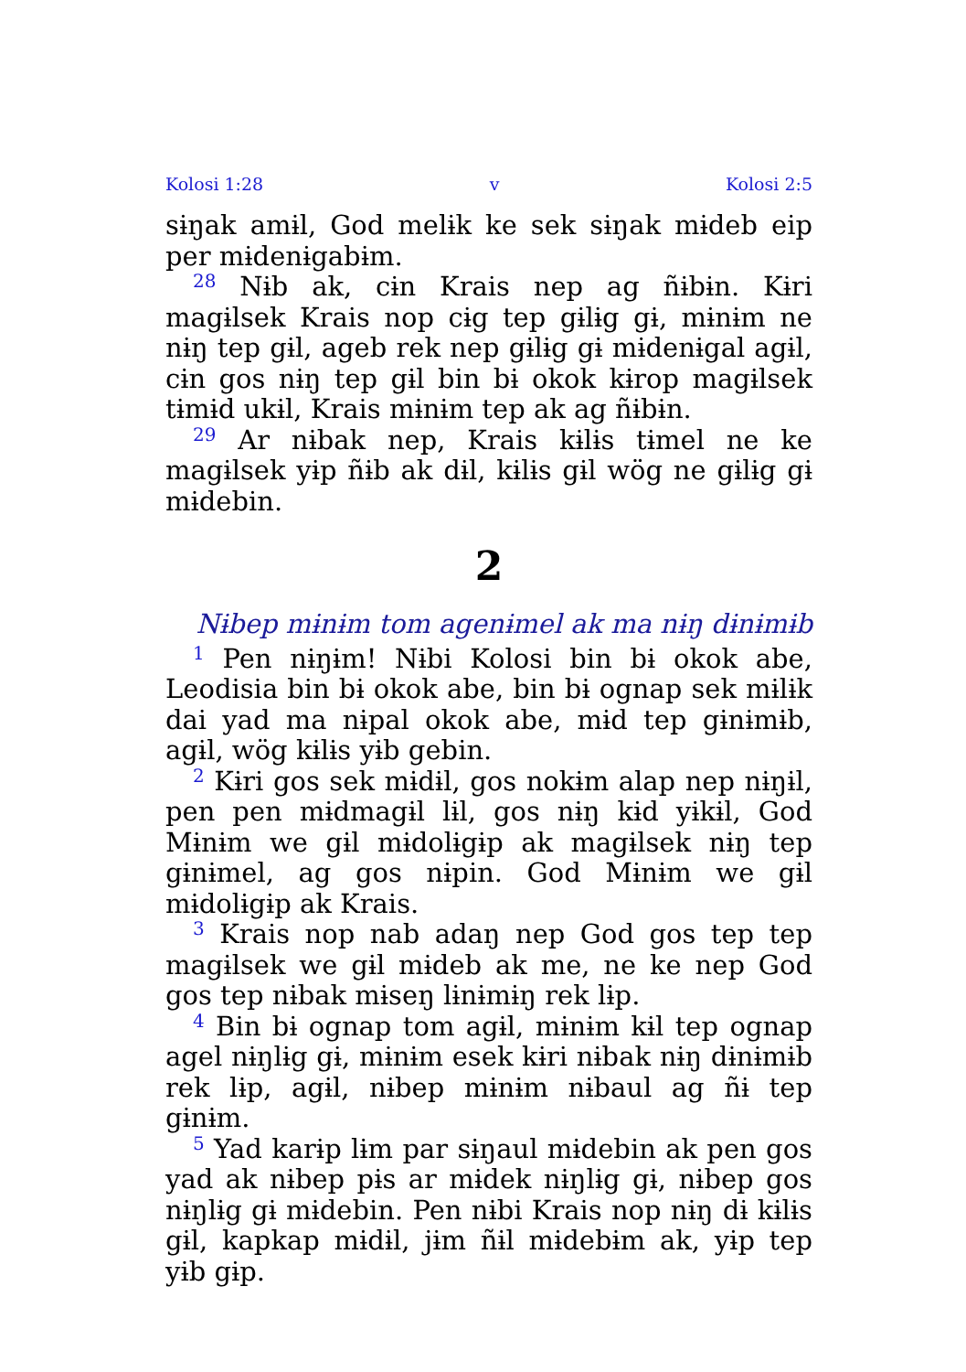Kolosi 1:28 v Kolosi 2:5
sɨŋak amɨl, God melɨk ke sek sɨŋak mɨdeb eip per mɨdenɨgabɨm.
<sup>28</sup> Nɨb ak, cɨn Krais nep ag ñɨbɨn. Kɨri magɨlsek Krais nop cɨg tep gɨlɨg gɨ, mɨnɨm ne nɨŋ tep gɨl, ageb rek nep gɨlɨg gɨ mɨdenɨgal agɨl, cɨn gos nɨŋ tep gɨl bin bɨ okok kɨrop magɨlsek tɨmɨd ukɨl, Krais mɨnɨm tep ak ag ñɨbɨn.
<sup>29</sup> Ar nɨbak nep, Krais kɨlɨs tɨmel ne ke magɨlsek yɨp ñɨb ak dɨl, kɨlɨs gɨl wög ne gɨlɨg gɨ mɨdebin.
2
Nɨbep mɨnɨm tom agenɨmel ak ma nɨŋ dɨnɨmɨb
<sup>1</sup> Pen nɨŋɨm! Nɨbi Kolosi bin bɨ okok abe, Leodisia bin bɨ okok abe, bin bɨ ognap sek mɨlɨk dai yad ma nɨpal okok abe, mɨd tep gɨnɨmɨb, agɨl, wög kɨlɨs yɨb gebin.
<sup>2</sup> Kɨri gos sek mɨdɨl, gos nokɨm alap nep nɨŋɨl, pen pen mɨdmagɨl lɨl, gos nɨŋ kɨd yɨkɨl, God Mɨnɨm we gɨl mɨdolɨgɨp ak magɨlsek nɨŋ tep gɨnɨmel, ag gos nɨpin. God Mɨnɨm we gɨl mɨdolɨgɨp ak Krais.
<sup>3</sup> Krais nop nab adaŋ nep God gos tep tep magɨlsek we gɨl mɨdeb ak me, ne ke nep God gos tep nɨbak mɨseŋ lɨnɨmɨŋ rek lɨp.
<sup>4</sup> Bin bɨ ognap tom agɨl, mɨnɨm kɨl tep ognap agel nɨŋlɨg gɨ, mɨnɨm esek kɨri nɨbak nɨŋ dɨnɨmɨb rek lɨp, agɨl, nɨbep mɨnɨm nɨbaul ag ñɨ tep gɨnɨm.
<sup>5</sup> Yad karɨp lɨm par sɨŋaul mɨdebin ak pen gos yad ak nɨbep pɨs ar mɨdek nɨŋlɨg gɨ, nɨbep gos nɨŋlɨg gɨ mɨdebin. Pen nɨbi Krais nop nɨŋ dɨ kɨlɨs gɨl, kapkap mɨdɨl, jɨm ñɨl mɨdebɨm ak, yɨp tep yɨb gɨp.